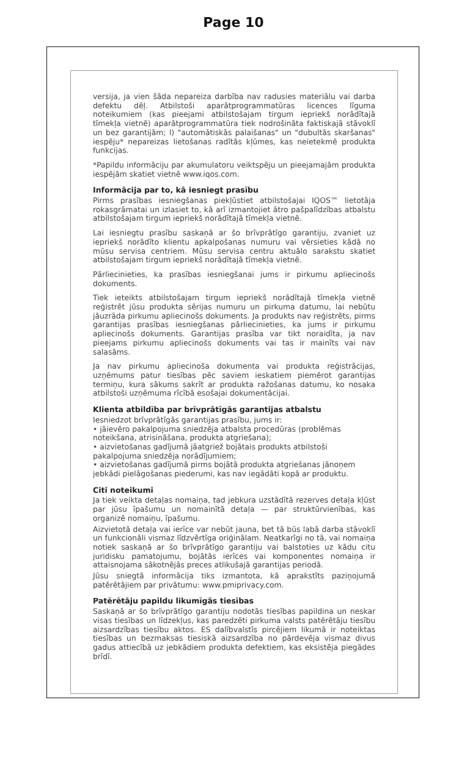Page 10
versija, ja vien šāda nepareiza darbība nav radusies materiālu vai darba defektu dēļ. Atbilstoši aparātprogrammatūras licences līguma noteikumiem (kas pieejami atbilstošajam tirgum iepriekš norādītajā tīmekļa vietnē) aparātprogrammatūra tiek nodrošināta faktiskajā stāvoklī un bez garantijām; l) "automātiskās palaišanas" un "dubultās skaršanas" iespēju* nepareizas lietošanas radītās kļūmes, kas neietekmē produkta funkcijas.
*Papildu informāciju par akumulatoru veiktspēju un pieejamajām produkta iespējām skatiet vietnē www.iqos.com.
Informācija par to, kā iesniegt prasību
Pirms prasības iesniegšanas piekļūstiet atbilstošajai IQOS™ lietotāja rokasgrāmatai un izlasiet to, kā arī izmantojiet ātro pašpalīdzības atbalstu atbilstošajam tirgum iepriekš norādītajā tīmekļa vietnē.
Lai iesniegtu prasību saskaņā ar šo brīvprātīgo garantiju, zvaniet uz iepriekš norādīto klientu apkalpošanas numuru vai vērsieties kādā no mūsu servisa centriem. Mūsu servisa centru aktuālo sarakstu skatiet atbilstošajam tirgum iepriekš norādītajā tīmekļa vietnē.
Pārliecinieties, ka prasības iesniegšanai jums ir pirkumu apliecinošs dokuments.
Tiek ieteikts atbilstošajam tirgum iepriekš norādītajā tīmekļa vietnē reģistrēt jūsu produkta sērijas numuru un pirkuma datumu, lai nebūtu jāuzrāda pirkumu apliecinošs dokuments. Ja produkts nav reģistrēts, pirms garantijas prasības iesniegšanas pārliecinieties, ka jums ir pirkumu apliecinošs dokuments. Garantijas prasība var tikt noraidīta, ja nav pieejams pirkumu apliecinošs dokuments vai tas ir mainīts vai nav salasāms.
Ja nav pirkumu apliecinoša dokumenta vai produkta reģistrācijas, uzņēmums patur tiesības pēc saviem ieskatiem piemērot garantijas termiņu, kura sākums sakrīt ar produkta ražošanas datumu, ko nosaka atbilstoši uzņēmuma rīcībā esošajai dokumentācijai.
Klienta atbildība par brīvprātīgās garantijas atbalstu
Iesniedzot brīvprātīgās garantijas prasību, jums ir:
• jāievēro pakalpojuma sniedzēja atbalsta procedūras (problēmas noteikšana, atrisināšana, produkta atgriešana);
• aizvietošanas gadījumā jāatgriež bojātais produkts atbilstoši pakalpojuma sniedzēja norādījumiem;
• aizvietošanas gadījumā pirms bojātā produkta atgriešanas jānoņem jebkādi pielāgošanas piederumi, kas nav iegādāti kopā ar produktu.
Citi noteikumi
Ja tiek veikta detaļas nomaiņa, tad jebkura uzstādītā rezerves detaļa kļūst par jūsu īpašumu un nomainītā detaļa — par struktūrvienības, kas organizē nomaiņu, īpašumu.
Aizvietotā detaļa vai ierīce var nebūt jauna, bet tā būs labā darba stāvoklī un funkcionāli vismaz līdzvērtīga oriģinālam. Neatkarīgi no tā, vai nomaiņa notiek saskaņā ar šo brīvprātīgo garantiju vai balstoties uz kādu citu juridisku pamatojumu, bojātās ierīces vai komponentes nomaiņa ir attaisnojama sākotnējās preces atlikušajā garantijas periodā.
Jūsu sniegtā informācija tiks izmantota, kā aprakstīts paziņojumā patērētājiem par privātumu: www.pmiprivacy.com.
Patērētāju papildu likumīgās tiesības
Saskaņā ar šo brīvprātīgo garantiju nodotās tiesības papildina un neskar visas tiesības un līdzekļus, kas paredzēti pirkuma valsts patērētāju tiesību aizsardzības tiesību aktos. ES dalībvalstīs pircējiem likumā ir noteiktas tiesības un bezmaksas tiesiskā aizsardzība no pārdevēja vismaz divus gadus attiecībā uz jebkādiem produkta defektiem, kas eksistēja piegādes brīdī.